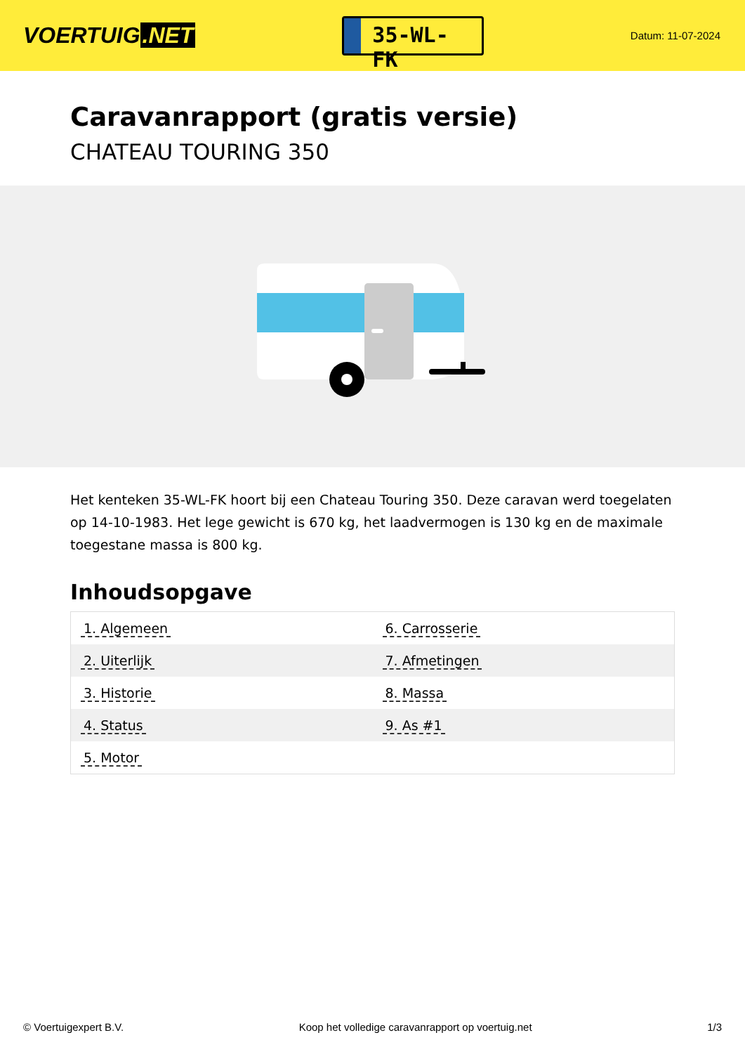VOERTUIG.NET
35-WL-FK
Datum: 11-07-2024
Caravanrapport (gratis versie)
CHATEAU TOURING 350
Het kenteken 35-WL-FK hoort bij een Chateau Touring 350. Deze caravan werd toegelaten op 14-10-1983. Het lege gewicht is 670 kg, het laadvermogen is 130 kg en de maximale toegestane massa is 800 kg.
Inhoudsopgave
| 1. Algemeen | 6. Carrosserie |
| 2. Uiterlijk | 7. Afmetingen |
| 3. Historie | 8. Massa |
| 4. Status | 9. As #1 |
| 5. Motor | |
© Voertuigexpert B.V. Koop het volledige caravanrapport op voertuig.net 1/3